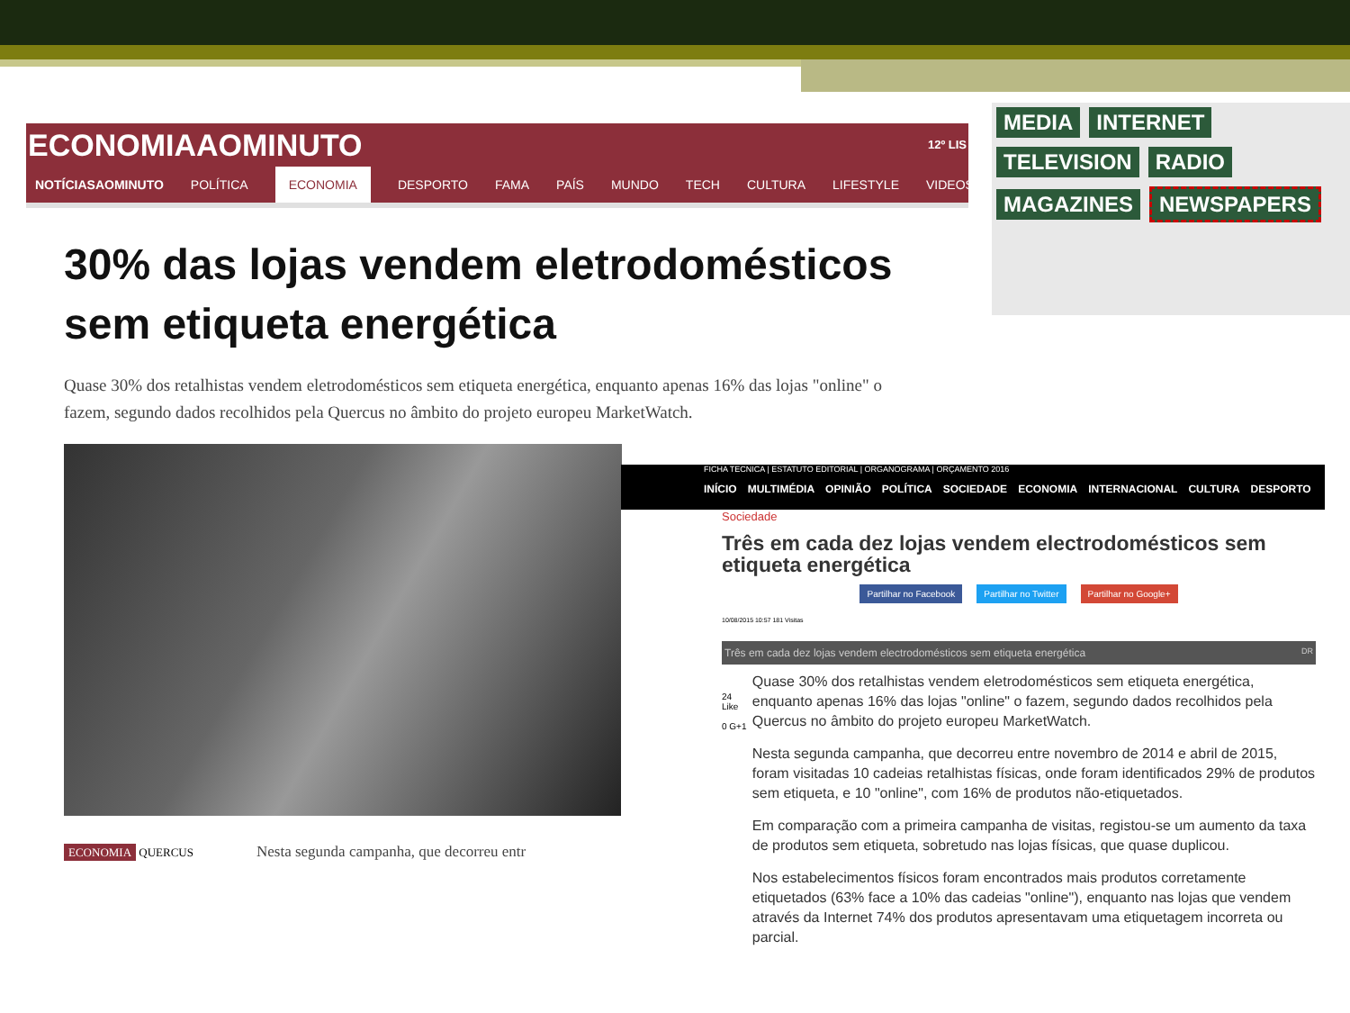ECONOMIAAOMINUTO 12º LIS
NOTÍCIASAOMINUTO POLÍTICA ECONOMIA DESPORTO FAMA PAÍS MUNDO TECH CULTURA LIFESTYLE VIDEOS
30% das lojas vendem eletrodomésticos sem etiqueta energética
Quase 30% dos retalhistas vendem eletrodomésticos sem etiqueta energética, enquanto apenas 16% das lojas "online" o fazem, segundo dados recolhidos pela Quercus no âmbito do projeto europeu MarketWatch.
ECONOMIA QUERCUS Nesta segunda campanha, que decorreu entr
MEDIA INTERNET TELEVISION RADIO MAGAZINES NEWSPAPERS
FICHA TECNICA | ESTATUTO EDITORIAL | ORGANOGRAMA | ORÇAMENTO 2016
INÍCIO MULTIMÉDIA OPINIÃO POLÍTICA SOCIEDADE ECONOMIA INTERNACIONAL CULTURA DESPORTO
Sociedade
Três em cada dez lojas vendem electrodomésticos sem etiqueta energética
Partilhar no Facebook Partilhar no Twitter Partilhar no Google+
10/08/2015 10:57 181 Visitas
Três em cada dez lojas vendem electrodomésticos sem etiqueta energética DR
24 Like
0 G+1
Quase 30% dos retalhistas vendem eletrodomésticos sem etiqueta energética, enquanto apenas 16% das lojas "online" o fazem, segundo dados recolhidos pela Quercus no âmbito do projeto europeu MarketWatch.
Nesta segunda campanha, que decorreu entre novembro de 2014 e abril de 2015, foram visitadas 10 cadeias retalhistas físicas, onde foram identificados 29% de produtos sem etiqueta, e 10 "online", com 16% de produtos não-etiquetados.
Em comparação com a primeira campanha de visitas, registou-se um aumento da taxa de produtos sem etiqueta, sobretudo nas lojas físicas, que quase duplicou.
Nos estabelecimentos físicos foram encontrados mais produtos corretamente etiquetados (63% face a 10% das cadeias "online"), enquanto nas lojas que vendem através da Internet 74% dos produtos apresentavam uma etiquetagem incorreta ou parcial.